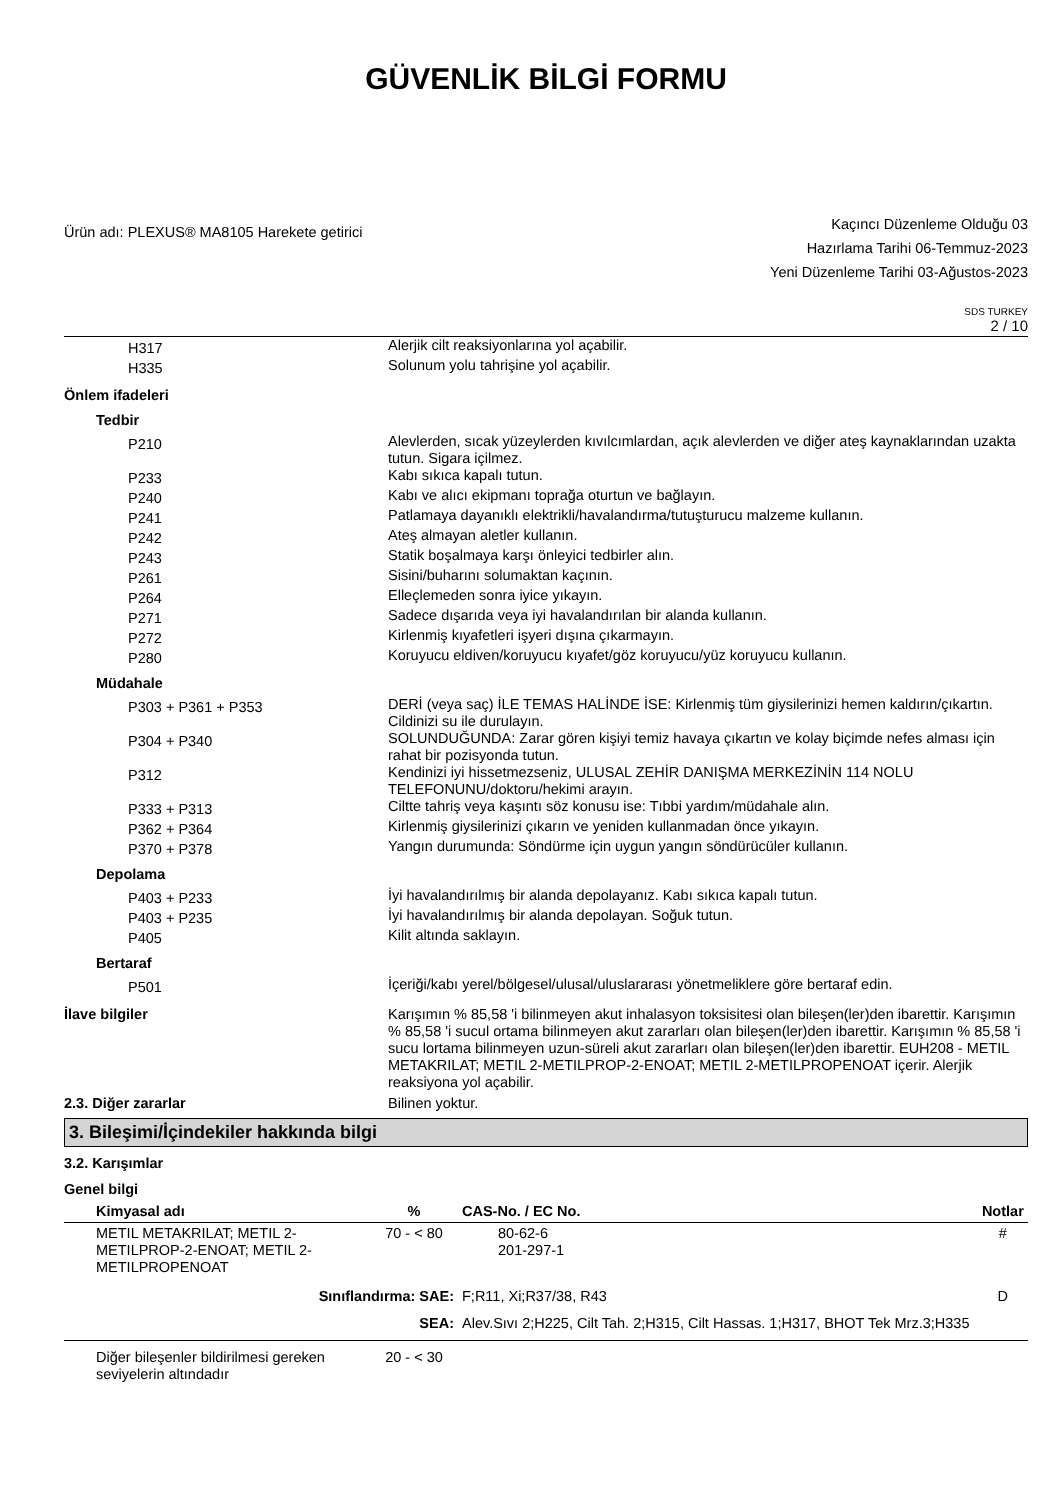GÜVENLİK BİLGİ FORMU
Ürün adı: PLEXUS® MA8105 Harekete getirici
Kaçıncı Düzenleme Olduğu 03
Hazırlama Tarihi 06-Temmuz-2023
Yeni Düzenleme Tarihi 03-Ağustos-2023
SDS TURKEY
2 / 10
| H317 | Alerjik cilt reaksiyonlarına yol açabilir. |
| H335 | Solunum yolu tahrişine yol açabilir. |
| Önlem ifadeleri | |
| Tedbir | |
| P210 | Alevlerden, sıcak yüzeylerden kıvılcımlardan, açık alevlerden ve diğer ateş kaynaklarından uzakta tutun. Sigara içilmez. |
| P233 | Kabı sıkıca kapalı tutun. |
| P240 | Kabı ve alıcı ekipmanı toprağa oturtun ve bağlayın. |
| P241 | Patlamaya dayanıklı elektrikli/havalandırma/tutuşturucu malzeme kullanın. |
| P242 | Ateş almayan aletler kullanın. |
| P243 | Statik boşalmaya karşı önleyici tedbirler alın. |
| P261 | Sisini/buharını solumaktan kaçının. |
| P264 | Elleçlemeden sonra iyice yıkayın. |
| P271 | Sadece dışarıda veya iyi havalandırılan bir alanda kullanın. |
| P272 | Kirlenmiş kıyafetleri işyeri dışına çıkarmayın. |
| P280 | Koruyucu eldiven/koruyucu kıyafet/göz koruyucu/yüz koruyucu kullanın. |
| Müdahale | |
| P303 + P361 + P353 | DERİ (veya saç) İLE TEMAS HALİNDE İSE: Kirlenmiş tüm giysilerinizi hemen kaldırın/çıkartın. Cildinizi su ile durulayın. |
| P304 + P340 | SOLUNDUĞUNDA: Zarar gören kişiyi temiz havaya çıkartın ve kolay biçimde nefes alması için rahat bir pozisyonda tutun. |
| P312 | Kendinizi iyi hissetmezseniz, ULUSAL ZEHİR DANIŞMA MERKEZİNİN 114 NOLU TELEFONUNU/doktoru/hekimi arayın. |
| P333 + P313 | Ciltte tahriş veya kaşıntı söz konusu ise: Tıbbi yardım/müdahale alın. |
| P362 + P364 | Kirlenmiş giysilerinizi çıkarın ve yeniden kullanmadan önce yıkayın. |
| P370 + P378 | Yangın durumunda: Söndürme için uygun yangın söndürücüler kullanın. |
| Depolama | |
| P403 + P233 | İyi havalandırılmış bir alanda depolayanız. Kabı sıkıca kapalı tutun. |
| P403 + P235 | İyi havalandırılmış bir alanda depolayan. Soğuk tutun. |
| P405 | Kilit altında saklayın. |
| Bertaraf | |
| P501 | İçeriği/kabı yerel/bölgesel/ulusal/uluslararası yönetmeliklere göre bertaraf edin. |
| İlave bilgiler | Karışımın % 85,58 'i bilinmeyen akut inhalasyon toksisitesi olan bileşen(ler)den ibarettir. Karışımın % 85,58 'i sucul ortama bilinmeyen akut zararları olan bileşen(ler)den ibarettir. Karışımın % 85,58 'i sucu lortama bilinmeyen uzun-süreli akut zararları olan bileşen(ler)den ibarettir. EUH208 - METIL METAKRILAT; METIL 2-METILPROP-2-ENOAT; METIL 2-METILPROPENOAT içerir. Alerjik reaksiyona yol açabilir. |
| 2.3. Diğer zararlar | Bilinen yoktur. |
3. Bileşimi/İçindekiler hakkında bilgi
3.2. Karışımlar
Genel bilgi
| Kimyasal adı | % | CAS-No. / EC No. | Notlar |
| --- | --- | --- | --- |
| METIL METAKRILAT; METIL 2-METILPROP-2-ENOAT; METIL 2-METILPROPENOAT | 70 - < 80 | 80-62-6 201-297-1 | # |
| Sınıflandırma: SAE: | | F;R11, Xi;R37/38, R43 | D |
| SEA: | | Alev.Sıvı 2;H225, Cilt Tah. 2;H315, Cilt Hassas. 1;H317, BHOT Tek Mrz.3;H335 | |
| Diğer bileşenler bildirilmesi gereken seviyelerin altındadır | 20 - < 30 | | |